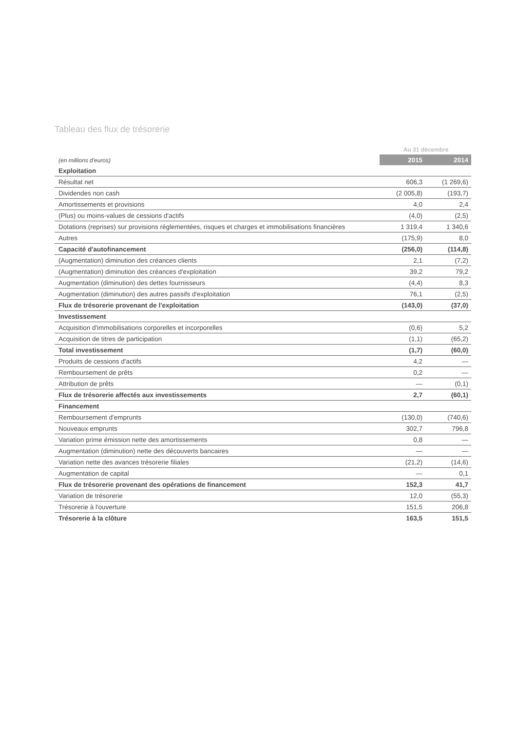Tableau des flux de trésorerie
| | Au 31 décembre | |
| (en millions d'euros) | 2015 | 2014 |
| Exploitation | | |
| Résultat net | 606,3 | (1 269,6) |
| Dividendes non cash | (2 005,8) | (193,7) |
| Amortissements et provisions | 4,0 | 2,4 |
| (Plus) ou moins-values de cessions d'actifs | (4,0) | (2,5) |
| Dotations (reprises) sur provisions réglementées, risques et charges et immobilisations financières | 1 319,4 | 1 340,6 |
| Autres | (175,9) | 8,0 |
| Capacité d'autofinancement | (256,0) | (114,8) |
| (Augmentation) diminution des créances clients | 2,1 | (7,2) |
| (Augmentation) diminution des créances d'exploitation | 39,2 | 79,2 |
| Augmentation (diminution) des dettes fournisseurs | (4,4) | 8,3 |
| Augmentation (diminution) des autres passifs d'exploitation | 76,1 | (2,5) |
| Flux de trésorerie provenant de l'exploitation | (143,0) | (37,0) |
| Investissement | | |
| Acquisition d'immobilisations corporelles et incorporelles | (0,6) | 5,2 |
| Acquisition de titres de participation | (1,1) | (65,2) |
| Total investissement | (1,7) | (60,0) |
| Produits de cessions d'actifs | 4,2 | — |
| Remboursement de prêts | 0,2 | — |
| Attribution de prêts | — | (0,1) |
| Flux de trésorerie affectés aux investissements | 2,7 | (60,1) |
| Financement | | |
| Remboursement d'emprunts | (130,0) | (740,6) |
| Nouveaux emprunts | 302,7 | 796,8 |
| Variation prime émission nette des amortissements | 0,8 | — |
| Augmentation (diminution) nette des découverts bancaires | — | — |
| Variation nette des avances trésorerie filiales | (21,2) | (14,6) |
| Augmentation de capital | — | 0,1 |
| Flux de trésorerie provenant des opérations de financement | 152,3 | 41,7 |
| Variation de trésorerie | 12,0 | (55,3) |
| Trésorerie à l'ouverture | 151,5 | 206,8 |
| Trésorerie à la clôture | 163,5 | 151,5 |